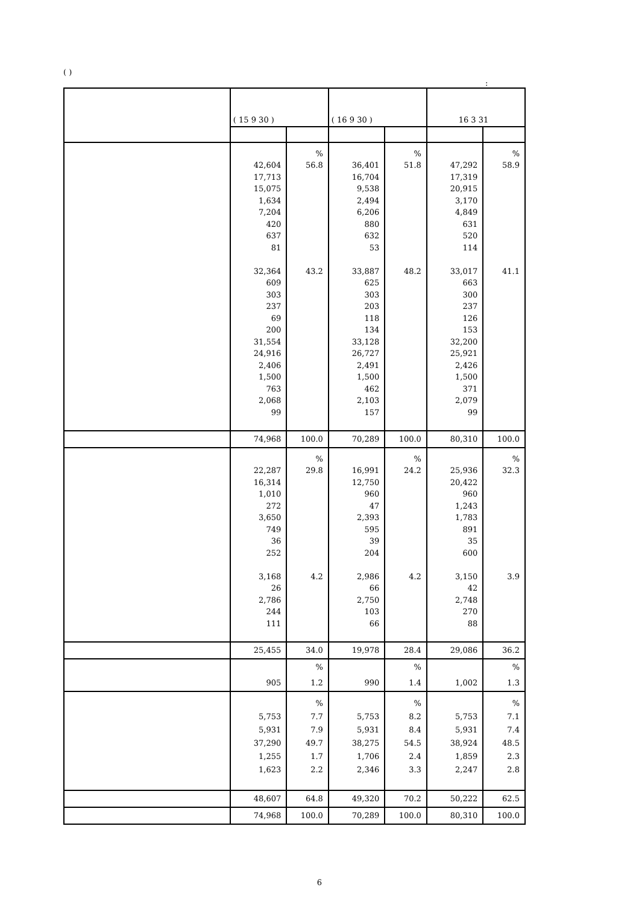( ):
| | ( 15 9 30 ) | | ( 16 9 30 ) | | 16 3 31 | |
| --- | --- | --- | --- | --- | --- | --- |
| | 42,604 17,713 15,075 1,634 7,204 420 637 81 32,364 609 303 237 69 200 31,554 24,916 2,406 1,500 763 2,068 99 | % 56.8 43.2 | 36,401 16,704 9,538 2,494 6,206 880 632 53 33,887 625 303 203 118 134 33,128 26,727 2,491 1,500 462 2,103 157 | % 51.8 48.2 | 47,292 17,319 20,915 3,170 4,849 631 520 114 33,017 663 300 237 126 153 32,200 25,921 2,426 1,500 371 2,079 99 | % 58.9 41.1 |
| | 74,968 | 100.0 | 70,289 | 100.0 | 80,310 | 100.0 |
| | 22,287 16,314 1,010 272 3,650 749 36 252 3,168 26 2,786 244 111 | % 29.8 4.2 | 16,991 12,750 960 47 2,393 595 39 204 2,986 66 2,750 103 66 | % 24.2 4.2 | 25,936 20,422 960 1,243 1,783 891 35 600 3,150 42 2,748 270 88 | % 32.3 3.9 |
| | 25,455 | 34.0 | 19,978 | 28.4 | 29,086 | 36.2 |
| | 905 | % 1.2 | 990 | % 1.4 | 1,002 | % 1.3 |
| | 5,753 5,931 37,290 1,255 1,623 | % 7.7 7.9 49.7 1.7 2.2 | 5,753 5,931 38,275 1,706 2,346 | % 8.2 8.4 54.5 2.4 3.3 | 5,753 5,931 38,924 1,859 2,247 | % 7.1 7.4 48.5 2.3 2.8 |
| | 48,607 | 64.8 | 49,320 | 70.2 | 50,222 | 62.5 |
| | 74,968 | 100.0 | 70,289 | 100.0 | 80,310 | 100.0 |
6